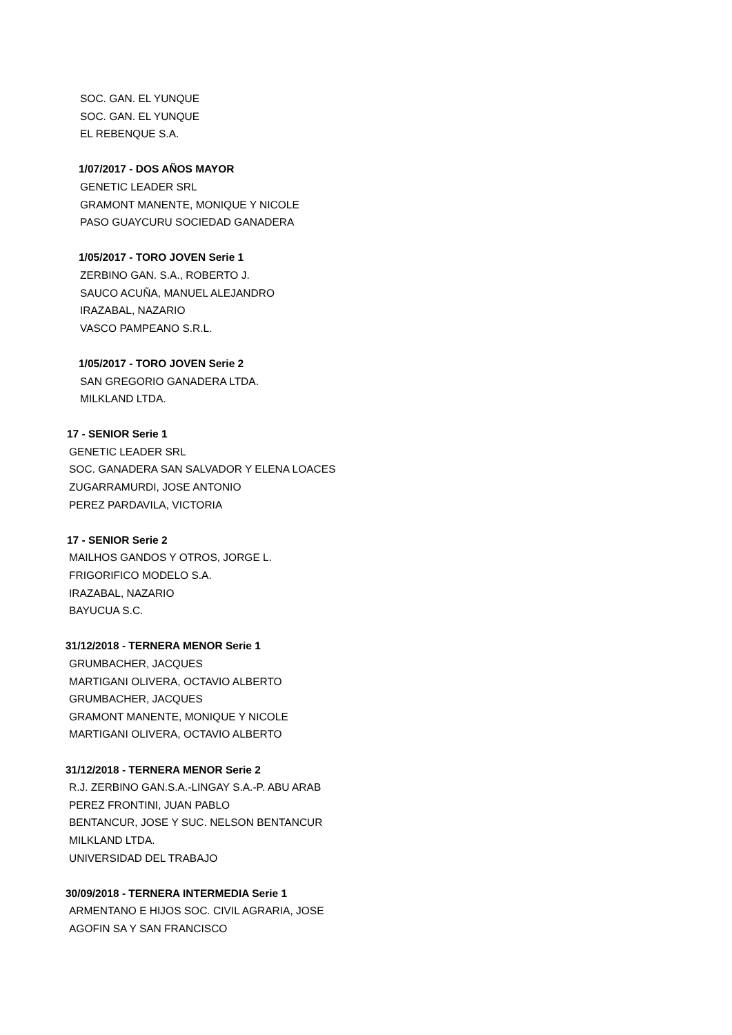SOC. GAN. EL YUNQUE
SOC. GAN. EL YUNQUE
EL REBENQUE S.A.
1/07/2017 - DOS AÑOS MAYOR
GENETIC LEADER SRL
GRAMONT MANENTE, MONIQUE Y NICOLE
PASO GUAYCURU SOCIEDAD GANADERA
1/05/2017 - TORO JOVEN Serie 1
ZERBINO GAN. S.A., ROBERTO J.
SAUCO ACUÑA, MANUEL ALEJANDRO
IRAZABAL, NAZARIO
VASCO PAMPEANO S.R.L.
1/05/2017 - TORO JOVEN Serie 2
SAN GREGORIO GANADERA LTDA.
MILKLAND LTDA.
17 - SENIOR Serie 1
GENETIC LEADER SRL
SOC. GANADERA SAN SALVADOR Y ELENA LOACES
ZUGARRAMURDI, JOSE ANTONIO
PEREZ PARDAVILA, VICTORIA
17 - SENIOR Serie 2
MAILHOS GANDOS Y OTROS, JORGE L.
FRIGORIFICO MODELO S.A.
IRAZABAL, NAZARIO
BAYUCUA S.C.
31/12/2018 - TERNERA MENOR Serie 1
GRUMBACHER, JACQUES
MARTIGANI OLIVERA, OCTAVIO ALBERTO
GRUMBACHER, JACQUES
GRAMONT MANENTE, MONIQUE Y NICOLE
MARTIGANI OLIVERA, OCTAVIO ALBERTO
31/12/2018 - TERNERA MENOR Serie 2
R.J. ZERBINO GAN.S.A.-LINGAY S.A.-P. ABU ARAB
PEREZ FRONTINI, JUAN PABLO
BENTANCUR, JOSE Y SUC. NELSON BENTANCUR
MILKLAND LTDA.
UNIVERSIDAD DEL TRABAJO
30/09/2018 - TERNERA INTERMEDIA Serie 1
ARMENTANO E HIJOS SOC. CIVIL AGRARIA, JOSE
AGOFIN SA Y SAN FRANCISCO